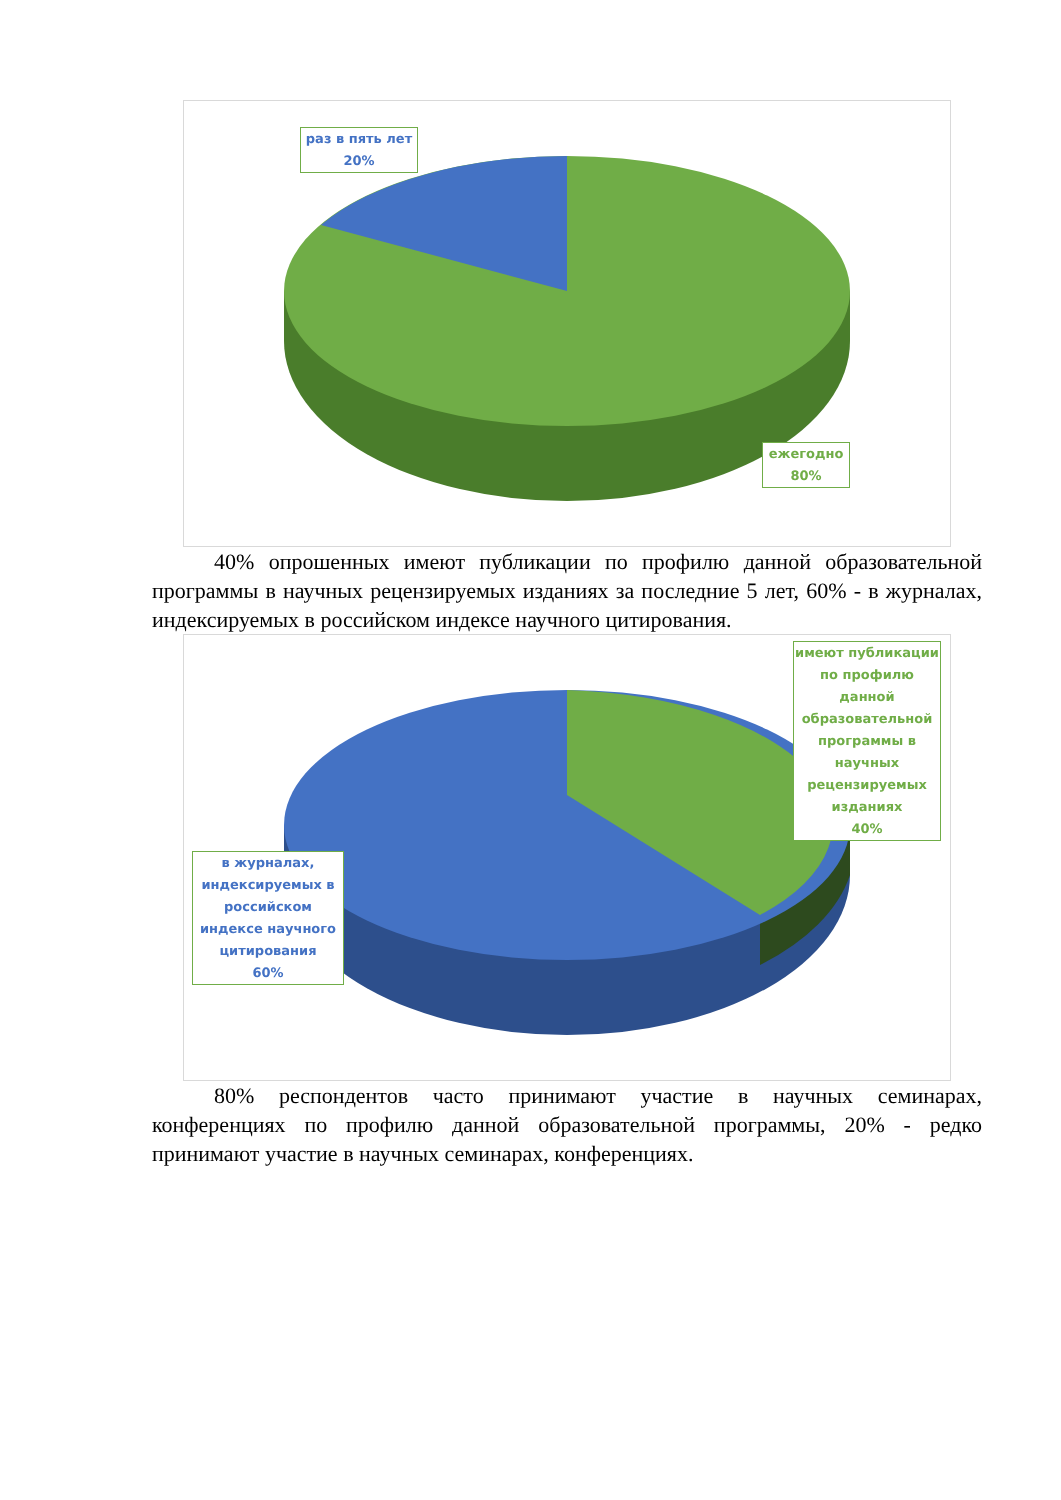раз в пять лет
20%
ежегодно
80%
40% опрошенных имеют публикации по профилю данной образовательной программы в научных рецензируемых изданиях за последние 5 лет, 60% - в журналах, индексируемых в российском индексе научного цитирования.
имеют публикации по профилю данной образовательной программы в научных рецензируемых изданиях
40%
в журналах, индексируемых в российском индексе научного цитирования
60%
80% респондентов часто принимают участие в научных семинарах, конференциях по профилю данной образовательной программы, 20% - редко принимают участие в научных семинарах, конференциях.